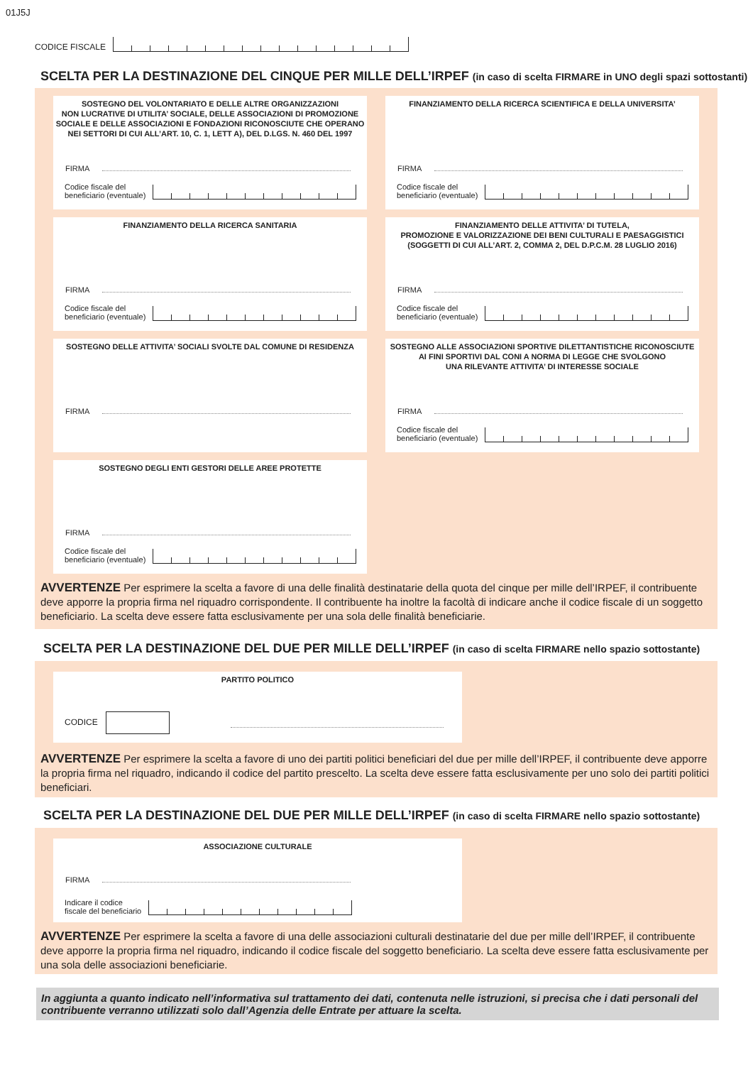01J5J
CODICE FISCALE
SCELTA PER LA DESTINAZIONE DEL CINQUE PER MILLE DELL’IRPEF (in caso di scelta FIRMARE in UNO degli spazi sottostanti)
SOSTEGNO DEL VOLONTARIATO E DELLE ALTRE ORGANIZZAZIONI
NON LUCRATIVE DI UTILITA’ SOCIALE, DELLE ASSOCIAZIONI DI PROMOZIONE
SOCIALE E DELLE ASSOCIAZIONI E FONDAZIONI RICONOSCIUTE CHE OPERANO
NEI SETTORI DI CUI ALL’ART. 10, C. 1, LETT A), DEL D.LGS. N. 460 DEL 1997
FIRMA
Codice fiscale del
beneficiario (eventuale)
FINANZIAMENTO DELLA RICERCA SCIENTIFICA E DELLA UNIVERSITA’
FIRMA
Codice fiscale del
beneficiario (eventuale)
FINANZIAMENTO DELLA RICERCA SANITARIA
FIRMA
Codice fiscale del
beneficiario (eventuale)
FINANZIAMENTO DELLE ATTIVITA’ DI TUTELA,
PROMOZIONE E VALORIZZAZIONE DEI BENI CULTURALI E PAESAGGISTICI
(SOGGETTI DI CUI ALL’ART. 2, COMMA 2, DEL D.P.C.M. 28 LUGLIO 2016)
FIRMA
Codice fiscale del
beneficiario (eventuale)
SOSTEGNO DELLE ATTIVITA’ SOCIALI SVOLTE DAL COMUNE DI RESIDENZA
FIRMA
SOSTEGNO ALLE ASSOCIAZIONI SPORTIVE DILETTANTISTICHE RICONOSCIUTE
AI FINI SPORTIVI DAL CONI A NORMA DI LEGGE CHE SVOLGONO
UNA RILEVANTE ATTIVITA’ DI INTERESSE SOCIALE
FIRMA
Codice fiscale del
beneficiario (eventuale)
SOSTEGNO DEGLI ENTI GESTORI DELLE AREE PROTETTE
FIRMA
Codice fiscale del
beneficiario (eventuale)
AVVERTENZE Per esprimere la scelta a favore di una delle finalità destinatarie della quota del cinque per mille dell’IRPEF, il contribuente deve apporre la propria firma nel riquadro corrispondente. Il contribuente ha inoltre la facoltà di indicare anche il codice fiscale di un soggetto beneficiario. La scelta deve essere fatta esclusivamente per una sola delle finalità beneficiarie.
SCELTA PER LA DESTINAZIONE DEL DUE PER MILLE DELL’IRPEF (in caso di scelta FIRMARE nello spazio sottostante)
PARTITO POLITICO
CODICE
AVVERTENZE Per esprimere la scelta a favore di uno dei partiti politici beneficiari del due per mille dell’IRPEF, il contribuente deve apporre la propria firma nel riquadro, indicando il codice del partito prescelto. La scelta deve essere fatta esclusivamente per uno solo dei partiti politici beneficiari.
SCELTA PER LA DESTINAZIONE DEL DUE PER MILLE DELL’IRPEF (in caso di scelta FIRMARE nello spazio sottostante)
ASSOCIAZIONE CULTURALE
FIRMA
Indicare il codice
fiscale del beneficiario
AVVERTENZE Per esprimere la scelta a favore di una delle associazioni culturali destinatarie del due per mille dell’IRPEF, il contribuente deve apporre la propria firma nel riquadro, indicando il codice fiscale del soggetto beneficiario. La scelta deve essere fatta esclusivamente per una sola delle associazioni beneficiarie.
In aggiunta a quanto indicato nell’informativa sul trattamento dei dati, contenuta nelle istruzioni, si precisa che i dati personali del contribuente verranno utilizzati solo dall’Agenzia delle Entrate per attuare la scelta.